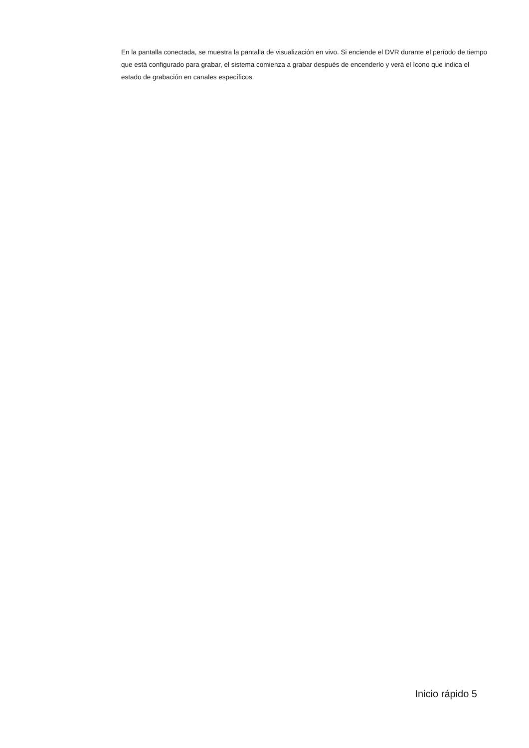En la pantalla conectada, se muestra la pantalla de visualización en vivo. Si enciende el DVR durante el período de tiempo que está configurado para grabar, el sistema comienza a grabar después de encenderlo y verá el ícono que indica el estado de grabación en canales específicos.
Inicio rápido 5